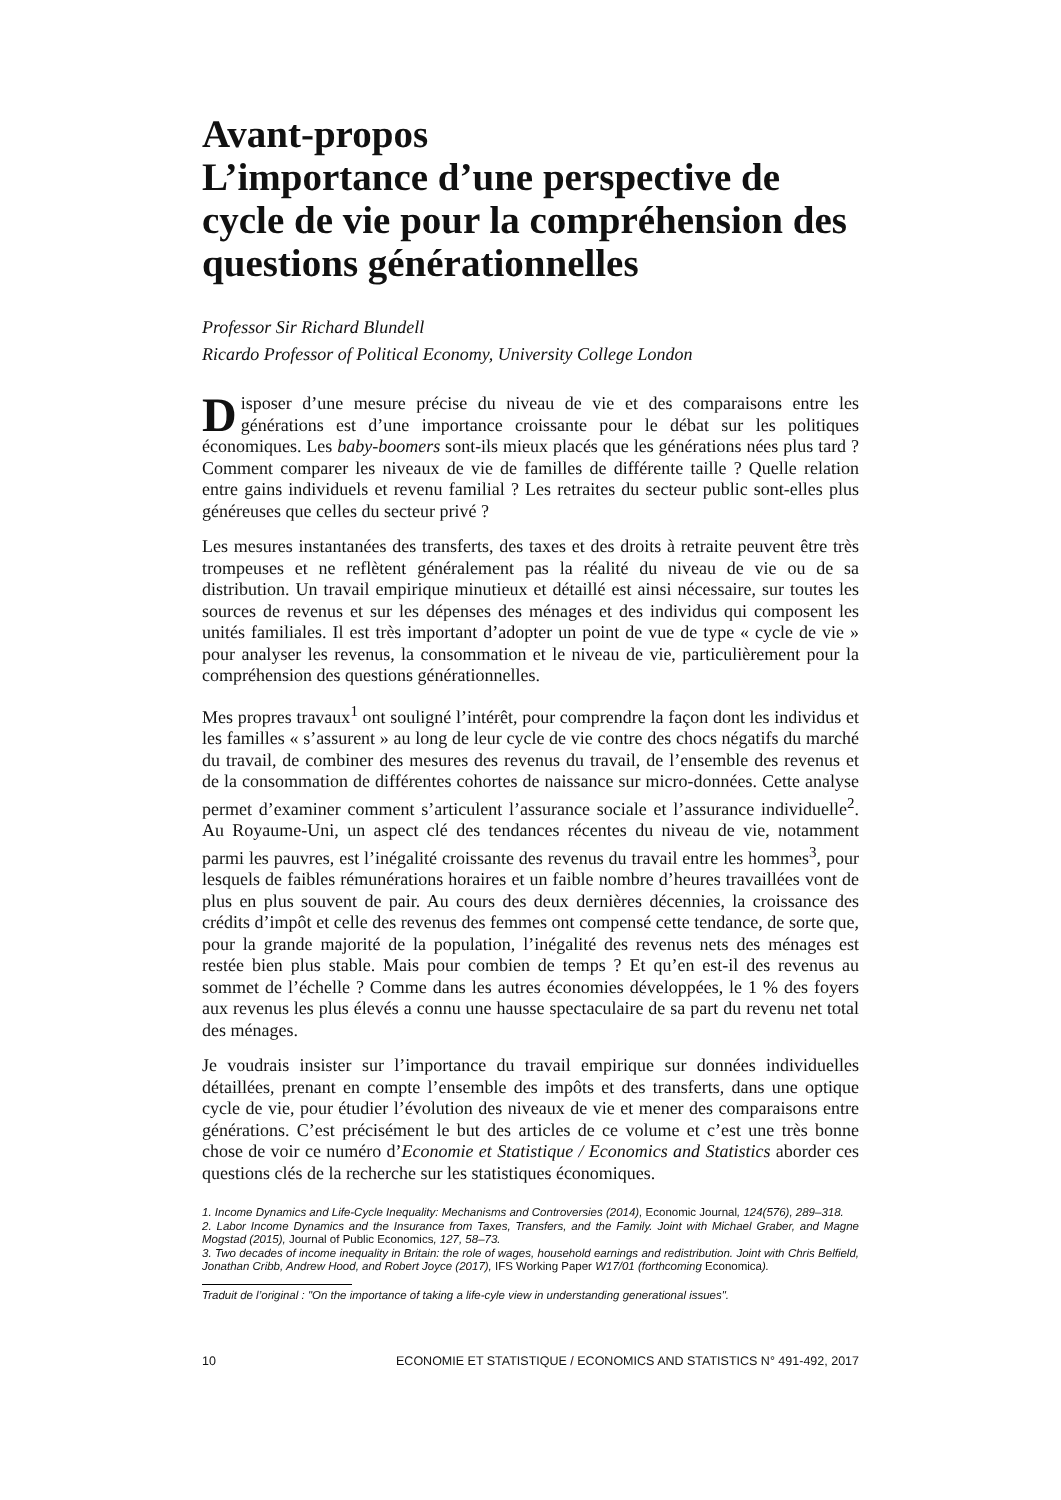Avant-propos
L’importance d’une perspective de cycle de vie pour la compréhension des questions générationnelles
Professor Sir Richard Blundell
Ricardo Professor of Political Economy, University College London
Disposer d’une mesure précise du niveau de vie et des comparaisons entre les générations est d’une importance croissante pour le débat sur les politiques économiques. Les baby-boomers sont-ils mieux placés que les générations nées plus tard ? Comment comparer les niveaux de vie de familles de différente taille ? Quelle relation entre gains individuels et revenu familial ? Les retraites du secteur public sont-elles plus généreuses que celles du secteur privé ?
Les mesures instantanées des transferts, des taxes et des droits à retraite peuvent être très trompeuses et ne reflètent généralement pas la réalité du niveau de vie ou de sa distribution. Un travail empirique minutieux et détaillé est ainsi nécessaire, sur toutes les sources de revenus et sur les dépenses des ménages et des individus qui composent les unités familiales. Il est très important d’adopter un point de vue de type « cycle de vie » pour analyser les revenus, la consommation et le niveau de vie, particulièrement pour la compréhension des questions générationnelles.
Mes propres travaux<sup>1</sup> ont souligné l’intérêt, pour comprendre la façon dont les individus et les familles « s’assurent » au long de leur cycle de vie contre des chocs négatifs du marché du travail, de combiner des mesures des revenus du travail, de l’ensemble des revenus et de la consommation de différentes cohortes de naissance sur micro-données. Cette analyse permet d’examiner comment s’articulent l’assurance sociale et l’assurance individuelle<sup>2</sup>. Au Royaume-Uni, un aspect clé des tendances récentes du niveau de vie, notamment parmi les pauvres, est l’inégalité croissante des revenus du travail entre les hommes<sup>3</sup>, pour lesquels de faibles rémunérations horaires et un faible nombre d’heures travaillées vont de plus en plus souvent de pair. Au cours des deux dernières décennies, la croissance des crédits d’impôt et celle des revenus des femmes ont compensé cette tendance, de sorte que, pour la grande majorité de la population, l’inégalité des revenus nets des ménages est restée bien plus stable. Mais pour combien de temps ? Et qu’en est-il des revenus au sommet de l’échelle ? Comme dans les autres économies développées, le 1 % des foyers aux revenus les plus élevés a connu une hausse spectaculaire de sa part du revenu net total des ménages.
Je voudrais insister sur l’importance du travail empirique sur données individuelles détaillées, prenant en compte l’ensemble des impôts et des transferts, dans une optique cycle de vie, pour étudier l’évolution des niveaux de vie et mener des comparaisons entre générations. C’est précisément le but des articles de ce volume et c’est une très bonne chose de voir ce numéro d’Economie et Statistique / Economics and Statistics aborder ces questions clés de la recherche sur les statistiques économiques.
1. Income Dynamics and Life-Cycle Inequality: Mechanisms and Controversies (2014), Economic Journal, 124(576), 289–318.
2. Labor Income Dynamics and the Insurance from Taxes, Transfers, and the Family. Joint with Michael Graber, and Magne Mogstad (2015), Journal of Public Economics, 127, 58–73.
3. Two decades of income inequality in Britain: the role of wages, household earnings and redistribution. Joint with Chris Belfield, Jonathan Cribb, Andrew Hood, and Robert Joyce (2017), IFS Working Paper W17/01 (forthcoming Economica).
Traduit de l’original : "On the importance of taking a life-cyle view in understanding generational issues".
10 ECONOMIE ET STATISTIQUE / ECONOMICS AND STATISTICS N° 491-492, 2017